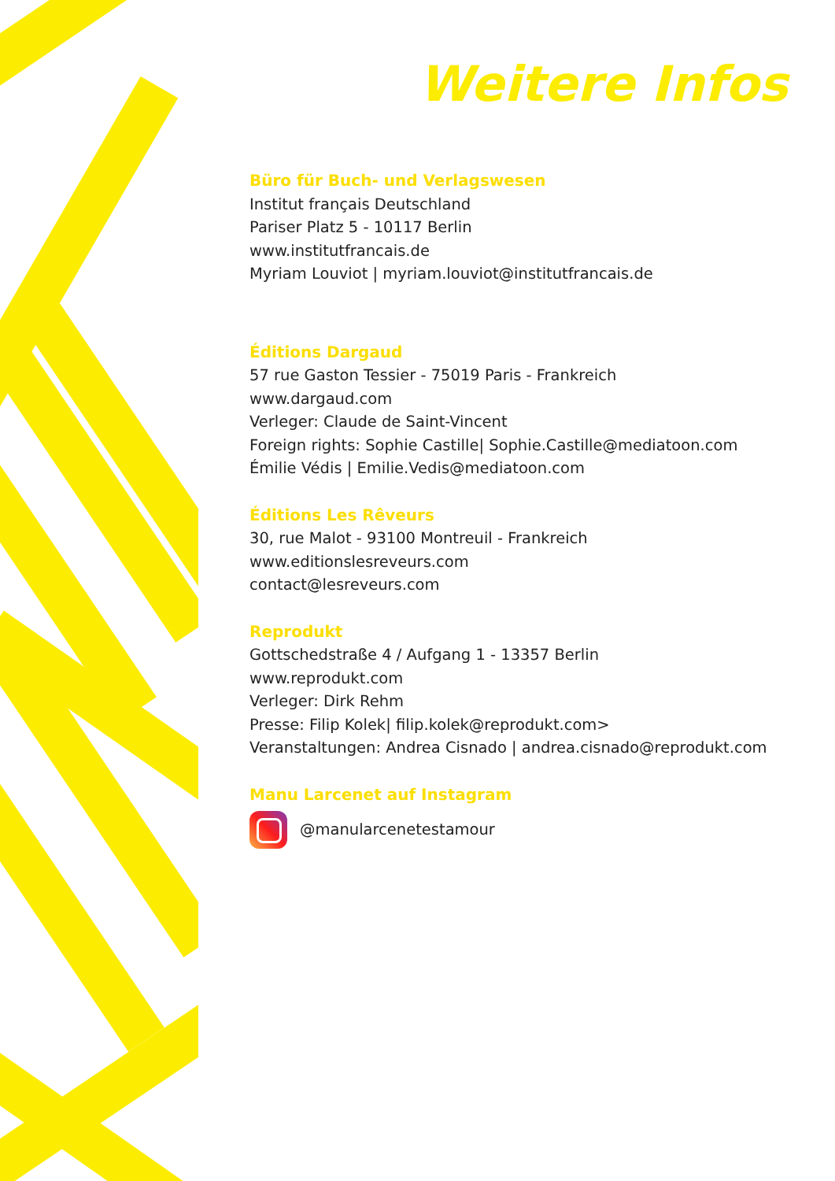Weitere Infos
Büro für Buch- und Verlagswesen
Institut français Deutschland
Pariser Platz 5 - 10117 Berlin
www.institutfrancais.de
Myriam Louviot | myriam.louviot@institutfrancais.de
Éditions Dargaud
57 rue Gaston Tessier - 75019 Paris - Frankreich
www.dargaud.com
Verleger: Claude de Saint-Vincent
Foreign rights: Sophie Castille| Sophie.Castille@mediatoon.com
Émilie Védis | Emilie.Vedis@mediatoon.com
Éditions Les Rêveurs
30, rue Malot - 93100 Montreuil - Frankreich
www.editionslesreveurs.com
contact@lesreveurs.com
Reprodukt
Gottschedstraße 4 / Aufgang 1 - 13357 Berlin
www.reprodukt.com
Verleger: Dirk Rehm
Presse: Filip Kolek| filip.kolek@reprodukt.com>
Veranstaltungen: Andrea Cisnado | andrea.cisnado@reprodukt.com
Manu Larcenet auf Instagram
@manularcenetestamour